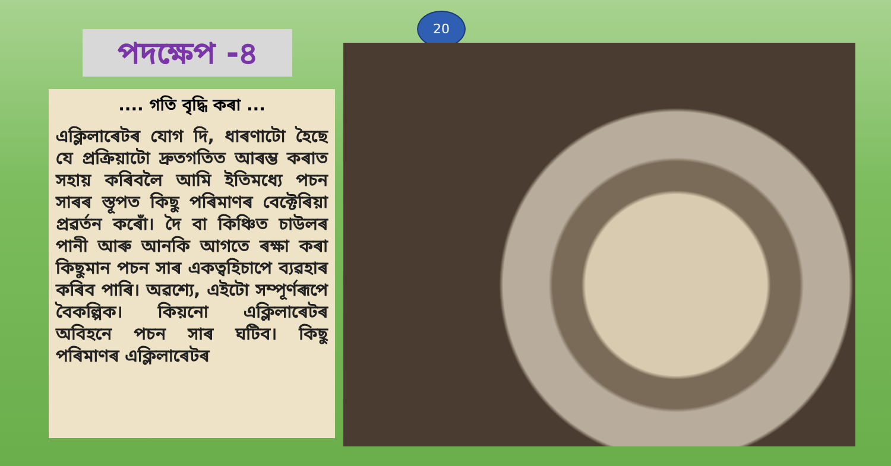20
পদক্ষেপ -৪
.... গতি বৃদ্ধি কৰা ...
এক্লিলাৰেটৰ যোগ দি, ধাৰণাটো হৈছে যে প্ৰক্ৰিয়াটো দ্ৰুতগতিত আৰম্ভ কৰাত সহায় কৰিবলৈ আমি ইতিমধ্যে পচন সাৰৰ স্তূপত কিছু পৰিমাণৰ বেক্টেৰিয়া প্ৰৱৰ্তন কৰোঁ। দৈ বা কিঞ্চিত চাউলৰ পানী আৰু আনকি আগতে ৰক্ষা কৰা কিছুমান পচন সাৰ একত্বহিচাপে ব্যৱহাৰ কৰিব পাৰি। অৱশ্যে, এইটো সম্পূৰ্ণৰূপে বৈকল্পিক। কিয়নো এক্লিলাৰেটৰ অবিহনে পচন সাৰ ঘটিব। কিছু পৰিমাণৰ এক্লিলাৰেটৰ